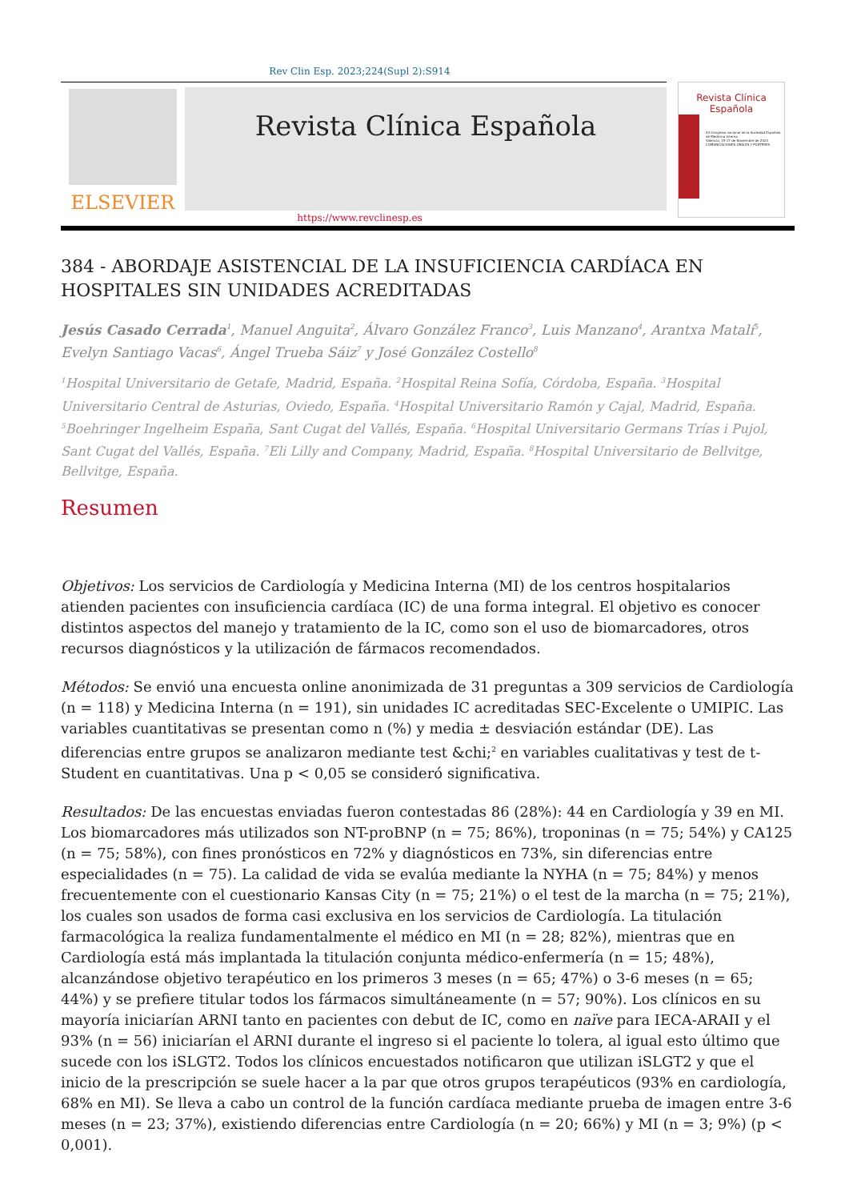Rev Clin Esp. 2023;224(Supl 2):S914
ELSEVIER
Revista Clínica Española
Revista Clínica
Española
44 Congreso nacional de la Sociedad Española de Medicina Interna
Valencia, 15-17 de Noviembre de 2023
COMUNICACIONES ORALES Y PÓSTERES
https://www.revclinesp.es
384 - ABORDAJE ASISTENCIAL DE LA INSUFICIENCIA CARDÍACA EN HOSPITALES SIN UNIDADES ACREDITADAS
Jesús Casado Cerrada<sup>1</sup>, Manuel Anguita<sup>2</sup>, Álvaro González Franco<sup>3</sup>, Luis Manzano<sup>4</sup>, Arantxa Matalí<sup>5</sup>, Evelyn Santiago Vacas<sup>6</sup>, Ángel Trueba Sáiz<sup>7</sup> y José González Costello<sup>8</sup>
<sup>1</sup> Hospital Universitario de Getafe, Madrid, España. <sup>2</sup>Hospital Reina Sofía, Córdoba, España. <sup>3</sup>Hospital Universitario Central de Asturias, Oviedo, España. <sup>4</sup>Hospital Universitario Ramón y Cajal, Madrid, España. <sup>5</sup>Boehringer Ingelheim España, Sant Cugat del Vallés, España. <sup>6</sup>Hospital Universitario Germans Trías i Pujol, Sant Cugat del Vallés, España. <sup>7</sup>Eli Lilly and Company, Madrid, España. <sup>8</sup>Hospital Universitario de Bellvitge, Bellvitge, España.
Resumen
Objetivos: Los servicios de Cardiología y Medicina Interna (MI) de los centros hospitalarios atienden pacientes con insuficiencia cardíaca (IC) de una forma integral. El objetivo es conocer distintos aspectos del manejo y tratamiento de la IC, como son el uso de biomarcadores, otros recursos diagnósticos y la utilización de fármacos recomendados.
Métodos: Se envió una encuesta online anonimizada de 31 preguntas a 309 servicios de Cardiología (n = 118) y Medicina Interna (n = 191), sin unidades IC acreditadas SEC-Excelente o UMIPIC. Las variables cuantitativas se presentan como n (%) y media ± desviación estándar (DE). Las diferencias entre grupos se analizaron mediante test &chi;<sup>2</sup> en variables cualitativas y test de t-Student en cuantitativas. Una p < 0,05 se consideró significativa.
Resultados: De las encuestas enviadas fueron contestadas 86 (28%): 44 en Cardiología y 39 en MI. Los biomarcadores más utilizados son NT-proBNP (n = 75; 86%), troponinas (n = 75; 54%) y CA125 (n = 75; 58%), con fines pronósticos en 72% y diagnósticos en 73%, sin diferencias entre especialidades (n = 75). La calidad de vida se evalúa mediante la NYHA (n = 75; 84%) y menos frecuentemente con el cuestionario Kansas City (n = 75; 21%) o el test de la marcha (n = 75; 21%), los cuales son usados de forma casi exclusiva en los servicios de Cardiología. La titulación farmacológica la realiza fundamentalmente el médico en MI (n = 28; 82%), mientras que en Cardiología está más implantada la titulación conjunta médico-enfermería (n = 15; 48%), alcanzándose objetivo terapéutico en los primeros 3 meses (n = 65; 47%) o 3-6 meses (n = 65; 44%) y se prefiere titular todos los fármacos simultáneamente (n = 57; 90%). Los clínicos en su mayoría iniciarían ARNI tanto en pacientes con debut de IC, como en naïve para IECA-ARAII y el 93% (n = 56) iniciarían el ARNI durante el ingreso si el paciente lo tolera, al igual esto último que sucede con los iSLGT2. Todos los clínicos encuestados notificaron que utilizan iSLGT2 y que el inicio de la prescripción se suele hacer a la par que otros grupos terapéuticos (93% en cardiología, 68% en MI). Se lleva a cabo un control de la función cardíaca mediante prueba de imagen entre 3-6 meses (n = 23; 37%), existiendo diferencias entre Cardiología (n = 20; 66%) y MI (n = 3; 9%) (p < 0,001).